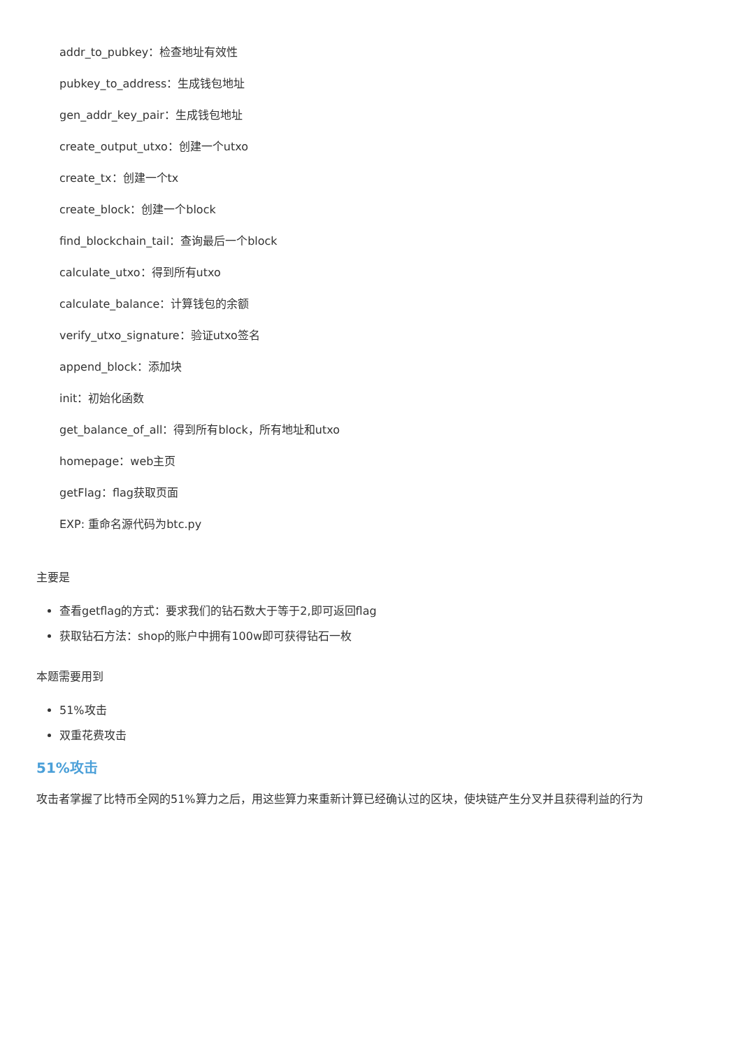addr_to_pubkey：检查地址有效性
pubkey_to_address：生成钱包地址
gen_addr_key_pair：生成钱包地址
create_output_utxo：创建一个utxo
create_tx：创建一个tx
create_block：创建一个block
find_blockchain_tail：查询最后一个block
calculate_utxo：得到所有utxo
calculate_balance：计算钱包的余额
verify_utxo_signature：验证utxo签名
append_block：添加块
init：初始化函数
get_balance_of_all：得到所有block，所有地址和utxo
homepage：web主页
getFlag：flag获取页面
EXP: 重命名源代码为btc.py
主要是
查看getflag的方式：要求我们的钻石数大于等于2,即可返回flag
获取钻石方法：shop的账户中拥有100w即可获得钻石一枚
本题需要用到
51%攻击
双重花费攻击
51%攻击
攻击者掌握了比特币全网的51%算力之后，用这些算力来重新计算已经确认过的区块，使块链产生分叉并且获得利益的行为